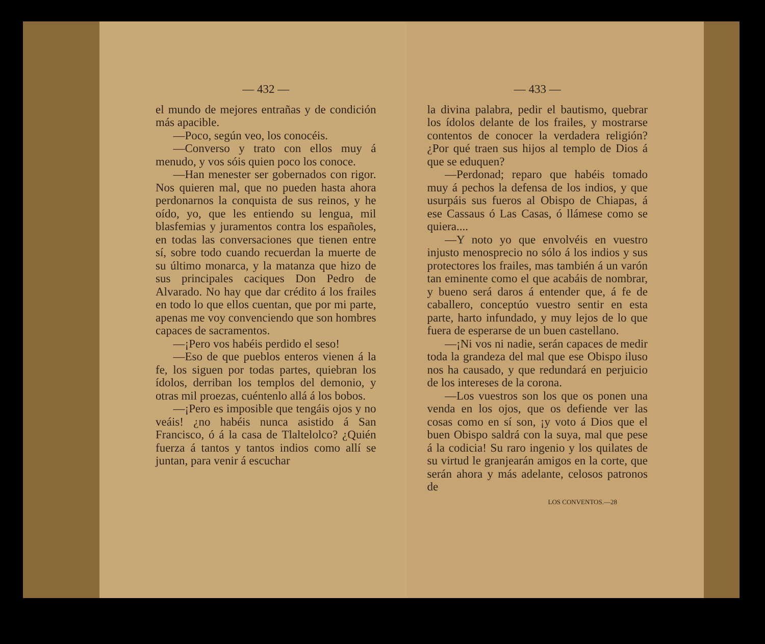— 432 —
el mundo de mejores entrañas y de condición más apacible.
—Poco, según veo, los conocéis.
—Converso y trato con ellos muy á menudo, y vos sóis quien poco los conoce.
—Han menester ser gobernados con rigor. Nos quieren mal, que no pueden hasta ahora perdonarnos la conquista de sus reinos, y he oído, yo, que les entiendo su lengua, mil blasfemias y juramentos contra los españoles, en todas las conversaciones que tienen entre sí, sobre todo cuando recuerdan la muerte de su último monarca, y la matanza que hizo de sus principales caciques Don Pedro de Alvarado. No hay que dar crédito á los frailes en todo lo que ellos cuentan, que por mi parte, apenas me voy convenciendo que son hombres capaces de sacramentos.
—¡Pero vos habéis perdido el seso!
—Eso de que pueblos enteros vienen á la fe, los siguen por todas partes, quiebran los ídolos, derriban los templos del demonio, y otras mil proezas, cuéntenlo allá á los bobos.
—¡Pero es imposible que tengáis ojos y no veáis! ¿no habéis nunca asistido á San Francisco, ó á la casa de Tlaltelolco? ¿Quién fuerza á tantos y tantos indios como allí se juntan, para venir á escuchar
— 433 —
la divina palabra, pedir el bautismo, quebrar los ídolos delante de los frailes, y mostrarse contentos de conocer la verdadera religión? ¿Por qué traen sus hijos al templo de Dios á que se eduquen?
—Perdonad; reparo que habéis tomado muy á pechos la defensa de los indios, y que usurpáis sus fueros al Obispo de Chiapas, á ese Cassaus ó Las Casas, ó llámese como se quiera....
—Y noto yo que envolvéis en vuestro injusto menosprecio no sólo á los indios y sus protectores los frailes, mas también á un varón tan eminente como el que acabáis de nombrar, y bueno será daros á entender que, á fe de caballero, conceptúo vuestro sentir en esta parte, harto infundado, y muy lejos de lo que fuera de esperarse de un buen castellano.
—¡Ni vos ni nadie, serán capaces de medir toda la grandeza del mal que ese Obispo iluso nos ha causado, y que redundará en perjuicio de los intereses de la corona.
—Los vuestros son los que os ponen una venda en los ojos, que os defiende ver las cosas como en sí son, ¡y voto á Dios que el buen Obispo saldrá con la suya, mal que pese á la codicia! Su raro ingenio y los quilates de su virtud le granjearán amigos en la corte, que serán ahora y más adelante, celosos patronos de
LOS CONVENTOS.—28